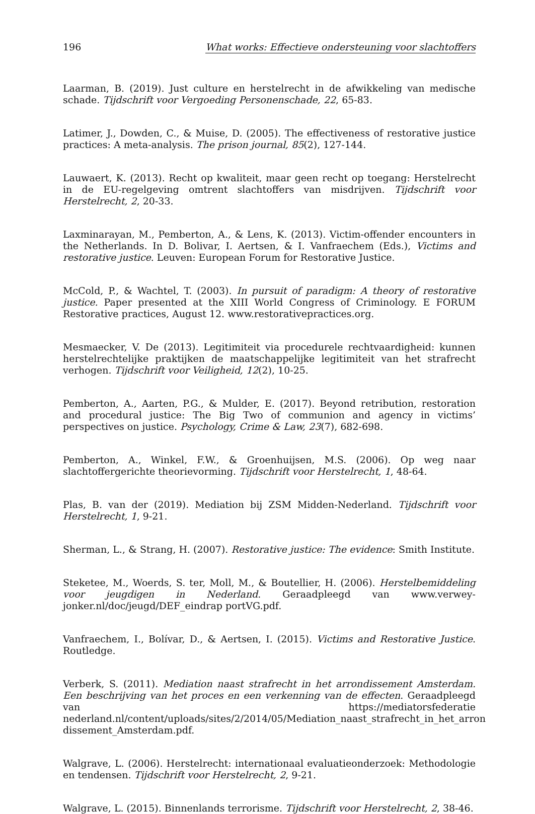196 What works: Effectieve ondersteuning voor slachtoffers
Laarman, B. (2019). Just culture en herstelrecht in de afwikkeling van medische schade. Tijdschrift voor Vergoeding Personenschade, 22, 65-83.
Latimer, J., Dowden, C., & Muise, D. (2005). The effectiveness of restorative justice practices: A meta-analysis. The prison journal, 85(2), 127-144.
Lauwaert, K. (2013). Recht op kwaliteit, maar geen recht op toegang: Herstelrecht in de EU-regelgeving omtrent slachtoffers van misdrijven. Tijdschrift voor Herstelrecht, 2, 20-33.
Laxminarayan, M., Pemberton, A., & Lens, K. (2013). Victim-offender encounters in the Netherlands. In D. Bolivar, I. Aertsen, & I. Vanfraechem (Eds.), Victims and restorative justice. Leuven: European Forum for Restorative Justice.
McCold, P., & Wachtel, T. (2003). In pursuit of paradigm: A theory of restorative justice. Paper presented at the XIII World Congress of Criminology. E FORUM Restorative practices, August 12. www.restorativepractices.org.
Mesmaecker, V. De (2013). Legitimiteit via procedurele rechtvaardigheid: kunnen herstelrechtelijke praktijken de maatschappelijke legitimiteit van het strafrecht verhogen. Tijdschrift voor Veiligheid, 12(2), 10-25.
Pemberton, A., Aarten, P.G., & Mulder, E. (2017). Beyond retribution, restoration and procedural justice: The Big Two of communion and agency in victims’ perspectives on justice. Psychology, Crime & Law, 23(7), 682-698.
Pemberton, A., Winkel, F.W., & Groenhuijsen, M.S. (2006). Op weg naar slachtoffergerichte theorievorming. Tijdschrift voor Herstelrecht, 1, 48-64.
Plas, B. van der (2019). Mediation bij ZSM Midden-Nederland. Tijdschrift voor Herstelrecht, 1, 9-21.
Sherman, L., & Strang, H. (2007). Restorative justice: The evidence: Smith Institute.
Steketee, M., Woerds, S. ter, Moll, M., & Boutellier, H. (2006). Herstelbemiddeling voor jeugdigen in Nederland. Geraadpleegd van www.verwey-jonker.nl/doc/jeugd/DEF_eindrap portVG.pdf.
Vanfraechem, I., Bolívar, D., & Aertsen, I. (2015). Victims and Restorative Justice. Routledge.
Verberk, S. (2011). Mediation naast strafrecht in het arrondissement Amsterdam. Een beschrijving van het proces en een verkenning van de effecten. Geraadpleegd van https://mediatorsfederatie nederland.nl/content/uploads/sites/2/2014/05/Mediation_naast_strafrecht_in_het_arron dissement_Amsterdam.pdf.
Walgrave, L. (2006). Herstelrecht: internationaal evaluatieonderzoek: Methodologie en tendensen. Tijdschrift voor Herstelrecht, 2, 9-21.
Walgrave, L. (2015). Binnenlands terrorisme. Tijdschrift voor Herstelrecht, 2, 38-46.